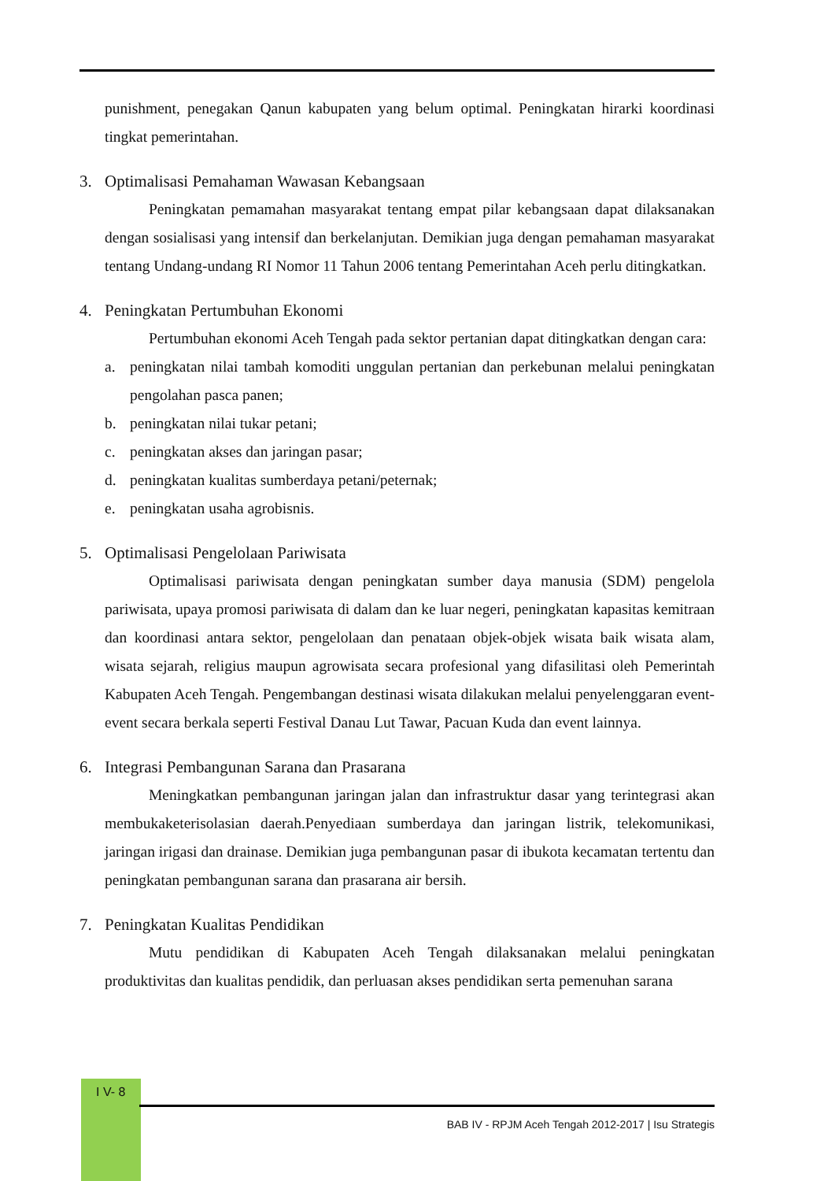punishment, penegakan Qanun kabupaten yang belum optimal. Peningkatan hirarki koordinasi tingkat pemerintahan.
3. Optimalisasi Pemahaman Wawasan Kebangsaan
Peningkatan pemamahan masyarakat tentang empat pilar kebangsaan dapat dilaksanakan dengan sosialisasi yang intensif dan berkelanjutan. Demikian juga dengan pemahaman masyarakat tentang Undang-undang RI Nomor 11 Tahun 2006 tentang Pemerintahan Aceh perlu ditingkatkan.
4. Peningkatan Pertumbuhan Ekonomi
Pertumbuhan ekonomi Aceh Tengah pada sektor pertanian dapat ditingkatkan dengan cara:
a. peningkatan nilai tambah komoditi unggulan pertanian dan perkebunan melalui peningkatan pengolahan pasca panen;
b. peningkatan nilai tukar petani;
c. peningkatan akses dan jaringan pasar;
d. peningkatan kualitas sumberdaya petani/peternak;
e. peningkatan usaha agrobisnis.
5. Optimalisasi Pengelolaan Pariwisata
Optimalisasi pariwisata dengan peningkatan sumber daya manusia (SDM) pengelola pariwisata, upaya promosi pariwisata di dalam dan ke luar negeri, peningkatan kapasitas kemitraan dan koordinasi antara sektor, pengelolaan dan penataan objek-objek wisata baik wisata alam, wisata sejarah, religius maupun agrowisata secara profesional yang difasilitasi oleh Pemerintah Kabupaten Aceh Tengah. Pengembangan destinasi wisata dilakukan melalui penyelenggaran event-event secara berkala seperti Festival Danau Lut Tawar, Pacuan Kuda dan event lainnya.
6. Integrasi Pembangunan Sarana dan Prasarana
Meningkatkan pembangunan jaringan jalan dan infrastruktur dasar yang terintegrasi akan membukaketerisolasian daerah.Penyediaan sumberdaya dan jaringan listrik, telekomunikasi, jaringan irigasi dan drainase. Demikian juga pembangunan pasar di ibukota kecamatan tertentu dan peningkatan pembangunan sarana dan prasarana air bersih.
7. Peningkatan Kualitas Pendidikan
Mutu pendidikan di Kabupaten Aceh Tengah dilaksanakan melalui peningkatan produktivitas dan kualitas pendidik, dan perluasan akses pendidikan serta pemenuhan sarana
I V- 8
BAB IV - RPJM Aceh Tengah 2012-2017 | Isu Strategis